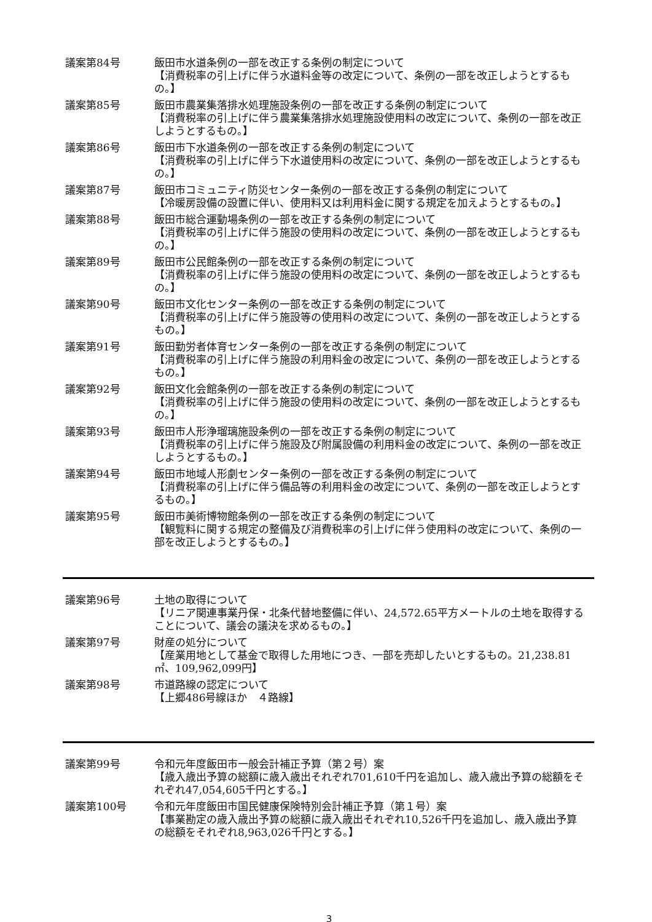議案第84号 飯田市水道条例の一部を改正する条例の制定について
【消費税率の引上げに伴う水道料金等の改定について、条例の一部を改正しようとするもの。】
議案第85号 飯田市農業集落排水処理施設条例の一部を改正する条例の制定について
【消費税率の引上げに伴う農業集落排水処理施設使用料の改定について、条例の一部を改正しようとするもの。】
議案第86号 飯田市下水道条例の一部を改正する条例の制定について
【消費税率の引上げに伴う下水道使用料の改定について、条例の一部を改正しようとするもの。】
議案第87号 飯田市コミュニティ防災センター条例の一部を改正する条例の制定について
【冷暖房設備の設置に伴い、使用料又は利用料金に関する規定を加えようとするもの。】
議案第88号 飯田市総合運動場条例の一部を改正する条例の制定について
【消費税率の引上げに伴う施設の使用料の改定について、条例の一部を改正しようとするもの。】
議案第89号 飯田市公民館条例の一部を改正する条例の制定について
【消費税率の引上げに伴う施設の使用料の改定について、条例の一部を改正しようとするもの。】
議案第90号 飯田市文化センター条例の一部を改正する条例の制定について
【消費税率の引上げに伴う施設等の使用料の改定について、条例の一部を改正しようとするもの。】
議案第91号 飯田勤労者体育センター条例の一部を改正する条例の制定について
【消費税率の引上げに伴う施設の利用料金の改定について、条例の一部を改正しようとするもの。】
議案第92号 飯田文化会館条例の一部を改正する条例の制定について
【消費税率の引上げに伴う施設の使用料の改定について、条例の一部を改正しようとするもの。】
議案第93号 飯田市人形浄瑠璃施設条例の一部を改正する条例の制定について
【消費税率の引上げに伴う施設及び附属設備の利用料金の改定について、条例の一部を改正しようとするもの。】
議案第94号 飯田市地域人形劇センター条例の一部を改正する条例の制定について
【消費税率の引上げに伴う備品等の利用料金の改定について、条例の一部を改正しようとするもの。】
議案第95号 飯田市美術博物館条例の一部を改正する条例の制定について
【観覧料に関する規定の整備及び消費税率の引上げに伴う使用料の改定について、条例の一部を改正しようとするもの。】
議案第96号 土地の取得について
【リニア関連事業丹保・北条代替地整備に伴い、24,572.65平方メートルの土地を取得することについて、議会の議決を求めるもの。】
議案第97号 財産の処分について
【産業用地として基金で取得した用地につき、一部を売却したいとするもの。21,238.81㎡、109,962,099円】
議案第98号 市道路線の認定について
【上郷486号線ほか　４路線】
議案第99号 令和元年度飯田市一般会計補正予算（第２号）案
【歳入歳出予算の総額に歳入歳出それぞれ701,610千円を追加し、歳入歳出予算の総額をそれぞれ47,054,605千円とする。】
議案第100号 令和元年度飯田市国民健康保険特別会計補正予算（第１号）案
【事業勘定の歳入歳出予算の総額に歳入歳出それぞれ10,526千円を追加し、歳入歳出予算の総額をそれぞれ8,963,026千円とする。】
3